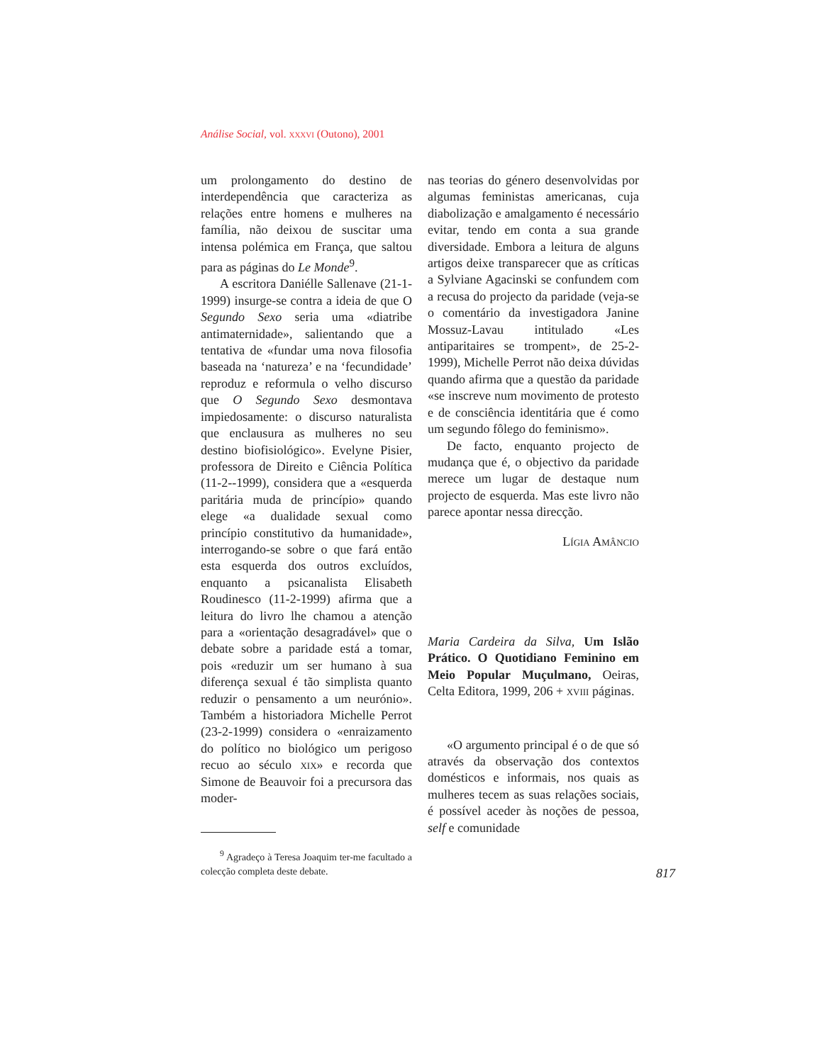Análise Social, vol. xxxvi (Outono), 2001
um prolongamento do destino de interdependência que caracteriza as relações entre homens e mulheres na família, não deixou de suscitar uma intensa polémica em França, que saltou para as páginas do Le Monde<sup>9</sup>.
A escritora Daniélle Sallenave (21-1-1999) insurge-se contra a ideia de que O Segundo Sexo seria uma «diatribe antimaternidade», salientando que a tentativa de «fundar uma nova filosofia baseada na ‘natureza’ e na ‘fecundidade’ reproduz e reformula o velho discurso que O Segundo Sexo desmontava impiedosamente: o discurso naturalista que enclausura as mulheres no seu destino biofisiológico». Evelyne Pisier, professora de Direito e Ciência Política (11-2--1999), considera que a «esquerda paritária muda de princípio» quando elege «a dualidade sexual como princípio constitutivo da humanidade», interrogando-se sobre o que fará então esta esquerda dos outros excluídos, enquanto a psicanalista Elisabeth Roudinesco (11-2-1999) afirma que a leitura do livro lhe chamou a atenção para a «orientação desagradável» que o debate sobre a paridade está a tomar, pois «reduzir um ser humano à sua diferença sexual é tão simplista quanto reduzir o pensamento a um neurónio». Também a historiadora Michelle Perrot (23-2-1999) considera o «enraizamento do político no biológico um perigoso recuo ao século xix» e recorda que Simone de Beauvoir foi a precursora das moder-
<sup>9</sup> Agradeço à Teresa Joaquim ter-me facultado a colecção completa deste debate.
nas teorias do género desenvolvidas por algumas feministas americanas, cuja diabolização e amalgamento é necessário evitar, tendo em conta a sua grande diversidade. Embora a leitura de alguns artigos deixe transparecer que as críticas a Sylviane Agacinski se confundem com a recusa do projecto da paridade (veja-se o comentário da investigadora Janine Mossuz-Lavau intitulado «Les antiparitaires se trompent», de 25-2-1999), Michelle Perrot não deixa dúvidas quando afirma que a questão da paridade «se inscreve num movimento de protesto e de consciência identitária que é como um segundo fôlego do feminismo».
De facto, enquanto projecto de mudança que é, o objectivo da paridade merece um lugar de destaque num projecto de esquerda. Mas este livro não parece apontar nessa direcção.
Lígia Amâncio
Maria Cardeira da Silva, Um Islão Prático. O Quotidiano Feminino em Meio Popular Muçulmano, Oeiras, Celta Editora, 1999, 206 + xviii páginas.
«O argumento principal é o de que só através da observação dos contextos domésticos e informais, nos quais as mulheres tecem as suas relações sociais, é possível aceder às noções de pessoa, self e comunidade
817